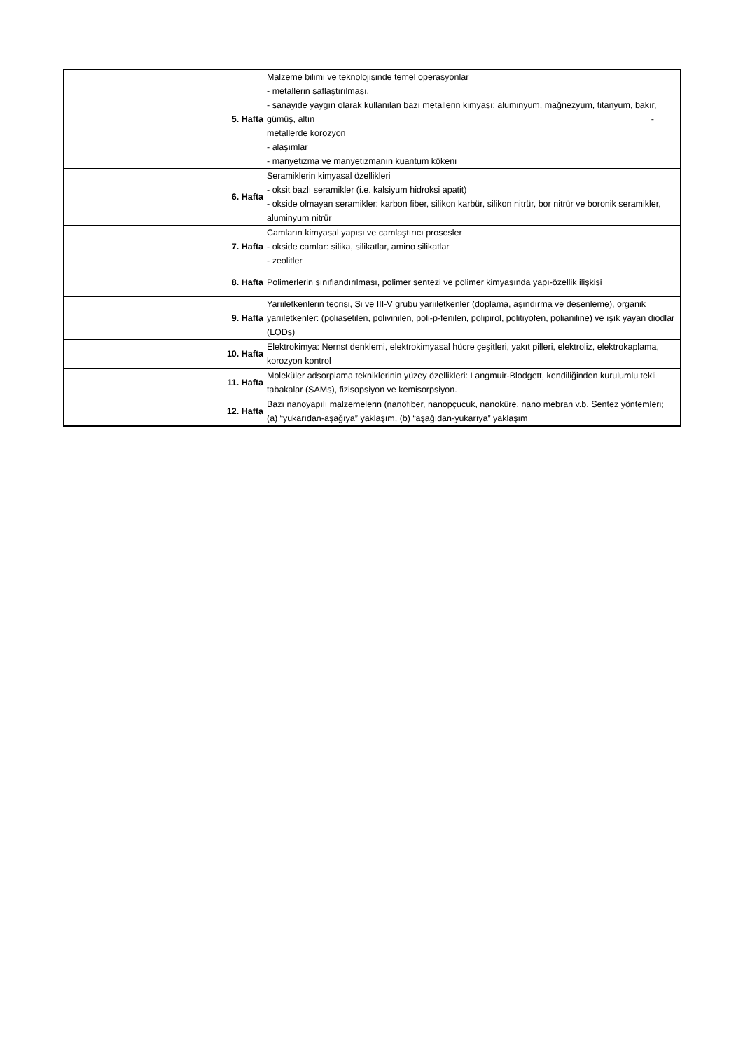| 5. Hafta | Malzeme bilimi ve teknolojisinde temel operasyonlar - metallerin saflaştırılması, - sanayide yaygın olarak kullanılan bazı metallerin kimyası: aluminyum, mağnezyum, titanyum, bakır, gümüş, altın - metallerde korozyon - alaşımlar - manyetizma ve manyetizmanın kuantum kökeni |
| 6. Hafta | Seramiklerin kimyasal özellikleri - oksit bazlı seramikler (i.e. kalsiyum hidroksi apatit) - okside olmayan seramikler: karbon fiber, silikon karbür, silikon nitrür, bor nitrür ve boronik seramikler, aluminyum nitrür |
| 7. Hafta | Camların kimyasal yapısı ve camlaştırıcı prosesler - okside camlar: silika, silikatlar, amino silikatlar - zeolitler |
| 8. Hafta | Polimerlerin sınıflandırılması, polimer sentezi ve polimer kimyasında yapı-özellik ilişkisi |
| 9. Hafta | Yarıiletkenlerin teorisi, Si ve III-V grubu yarıiletkenler (doplama, aşındırma ve desenleme), organik yarıiletkenler: (poliasetilen, polivinilen, poli-p-fenilen, polipirol, politiyofen, polianiline) ve ışık yayan diodlar (LODs) |
| 10. Hafta | Elektrokimya: Nernst denklemi, elektrokimyasal hücre çeşitleri, yakıt pilleri, elektroliz, elektrokaplama, korozyon kontrol |
| 11. Hafta | Moleküler adsorplama tekniklerinin yüzey özellikleri: Langmuir-Blodgett, kendiliğinden kurulumlu tekli tabakalar (SAMs), fizisopsiyon ve kemisorpsiyon. |
| 12. Hafta | Bazı nanoyapılı malzemelerin (nanofiber, nanopçucuk, nanoküre, nano mebran v.b. Sentez yöntemleri; (a) “yukarıdan-aşağıya” yaklaşım, (b) “aşağıdan-yukarıya” yaklaşım |